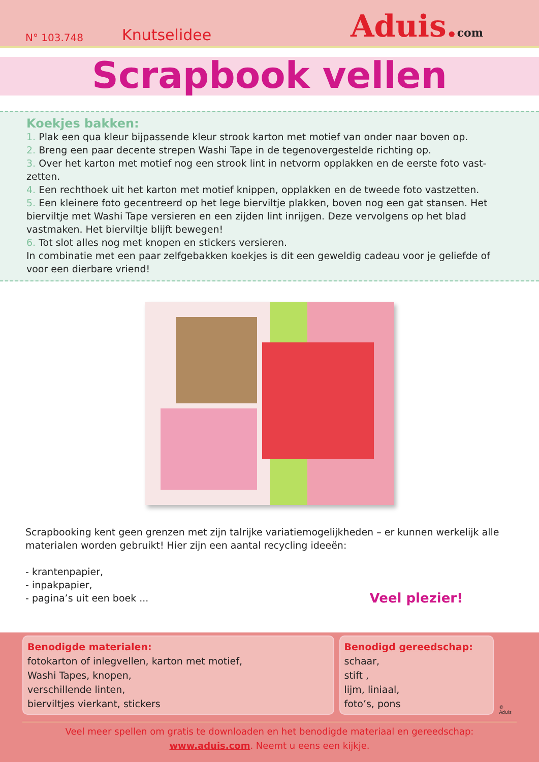N° 103.748 Knutselidee Aduis.com
Scrapbook vellen
Koekjes bakken:
1. Plak een qua kleur bijpassende kleur strook karton met motief van onder naar boven op.
2. Breng een paar decente strepen Washi Tape in de tegenovergestelde richting op.
3. Over het karton met motief nog een strook lint in netvorm opplakken en de eerste foto vast-zetten.
4. Een rechthoek uit het karton met motief knippen, opplakken en de tweede foto vastzetten.
5. Een kleinere foto gecentreerd op het lege bierviltje plakken, boven nog een gat stansen. Het bierviltje met Washi Tape versieren en een zijden lint inrijgen. Deze vervolgens op het blad vastmaken. Het bierviltje blijft bewegen!
6. Tot slot alles nog met knopen en stickers versieren.
In combinatie met een paar zelfgebakken koekjes is dit een geweldig cadeau voor je geliefde of voor een dierbare vriend!
Scrapbooking kent geen grenzen met zijn talrijke variatiemogelijkheden – er kunnen werkelijk alle materialen worden gebruikt! Hier zijn een aantal recycling ideeën:
- krantenpapier,
- inpakpapier,
- pagina’s uit een boek ...
Veel plezier!
Benodigde materialen:
fotokarton of inlegvellen, karton met motief,
Washi Tapes, knopen,
verschillende linten,
bierviltjes vierkant, stickers
Benodigd gereedschap:
schaar,
stift ,
lijm, liniaal,
foto’s, pons
© Aduis
Veel meer spellen om gratis te downloaden en het benodigde materiaal en gereedschap:
www.aduis.com. Neemt u eens een kijkje.